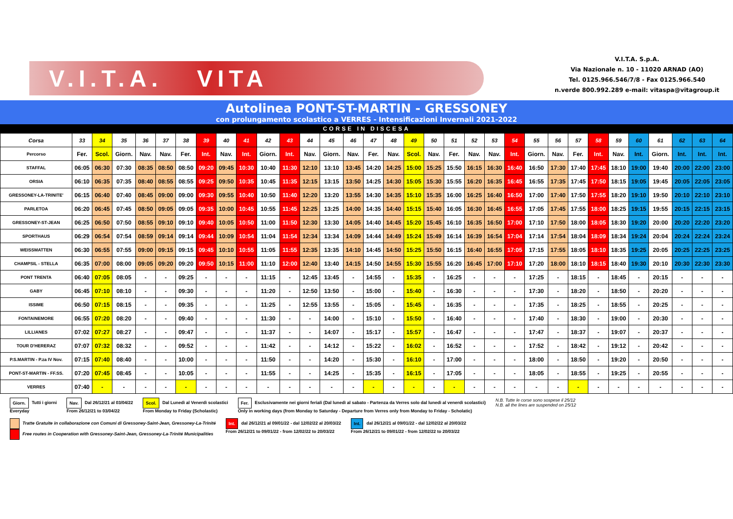V.I.T.A. VITA
V.I.T.A. S.p.A.
Via Nazionale n. 10 - 11020 ARNAD (AO)
Tel. 0125.966.546/7/8 - Fax 0125.966.540
n.verde 800.992.289 e-mail: vitaspa@vitagroup.it
Autolinea PONT-ST-MARTIN - GRESSONEY
con prolungamento scolastico a VERRES - Intensificazioni Invernali 2021-2022
CORSE IN DISCESA
| Corsa | 33 | 34 | 35 | 36 | 37 | 38 | 39 | 40 | 41 | 42 | 43 | 44 | 45 | 46 | 47 | 48 | 49 | 50 | 51 | 52 | 53 | 54 | 55 | 56 | 57 | 58 | 59 | 60 | 61 | 62 | 63 | 64 |
| --- | --- | --- | --- | --- | --- | --- | --- | --- | --- | --- | --- | --- | --- | --- | --- | --- | --- | --- | --- | --- | --- | --- | --- | --- | --- | --- | --- | --- | --- | --- | --- | --- |
| Percorso | Fer. | Scol. | Giorn. | Nav. | Nav. | Fer. | Int. | Nav. | Int. | Giorn. | Int. | Nav. | Giorn. | Nav. | Fer. | Nav. | Scol. | Nav. | Fer. | Nav. | Nav. | Int. | Giorn. | Nav. | Fer. | Int. | Nav. | Int. | Giorn. | Int. | Int. | Int. |
| STAFFAL | 06:05 | 06:30 | 07:30 | 08:35 | 08:50 | 08:50 | 09:20 | 09:45 | 10:30 | 10:40 | 11:30 | 12:10 | 13:10 | 13:45 | 14:20 | 14:25 | 15:00 | 15:25 | 15:50 | 16:15 | 16:30 | 16:40 | 16:50 | 17:30 | 17:40 | 17:45 | 18:10 | 19:00 | 19:40 | 20:00 | 22:00 | 23:00 |
| ORSIA | 06:10 | 06:35 | 07:35 | 08:40 | 08:55 | 08:55 | 09:25 | 09:50 | 10:35 | 10:45 | 11:35 | 12:15 | 13:15 | 13:50 | 14:25 | 14:30 | 15:05 | 15:30 | 15:55 | 16:20 | 16:35 | 16:45 | 16:55 | 17:35 | 17:45 | 17:50 | 18:15 | 19:05 | 19:45 | 20:05 | 22:05 | 23:05 |
| GRESSONEY-LA-TRINITE' | 06:15 | 06:40 | 07:40 | 08:45 | 09:00 | 09:00 | 09:30 | 09:55 | 10:40 | 10:50 | 11:40 | 12:20 | 13:20 | 13:55 | 14:30 | 14:35 | 15:10 | 15:35 | 16:00 | 16:25 | 16:40 | 16:50 | 17:00 | 17:40 | 17:50 | 17:55 | 18:20 | 19:10 | 19:50 | 20:10 | 22:10 | 23:10 |
| PARLETOA | 06:20 | 06:45 | 07:45 | 08:50 | 09:05 | 09:05 | 09:35 | 10:00 | 10:45 | 10:55 | 11:45 | 12:25 | 13:25 | 14:00 | 14:35 | 14:40 | 15:15 | 15:40 | 16:05 | 16:30 | 16:45 | 16:55 | 17:05 | 17:45 | 17:55 | 18:00 | 18:25 | 19:15 | 19:55 | 20:15 | 22:15 | 23:15 |
| GRESSONEY-ST-JEAN | 06:25 | 06:50 | 07:50 | 08:55 | 09:10 | 09:10 | 09:40 | 10:05 | 10:50 | 11:00 | 11:50 | 12:30 | 13:30 | 14:05 | 14:40 | 14:45 | 15:20 | 15:45 | 16:10 | 16:35 | 16:50 | 17:00 | 17:10 | 17:50 | 18:00 | 18:05 | 18:30 | 19:20 | 20:00 | 20:20 | 22:20 | 23:20 |
| SPORTHAUS | 06:29 | 06:54 | 07:54 | 08:59 | 09:14 | 09:14 | 09:44 | 10:09 | 10:54 | 11:04 | 11:54 | 12:34 | 13:34 | 14:09 | 14:44 | 14:49 | 15:24 | 15:49 | 16:14 | 16:39 | 16:54 | 17:04 | 17:14 | 17:54 | 18:04 | 18:09 | 18:34 | 19:24 | 20:04 | 20:24 | 22:24 | 23:24 |
| WEISSMATTEN | 06:30 | 06:55 | 07:55 | 09:00 | 09:15 | 09:15 | 09:45 | 10:10 | 10:55 | 11:05 | 11:55 | 12:35 | 13:35 | 14:10 | 14:45 | 14:50 | 15:25 | 15:50 | 16:15 | 16:40 | 16:55 | 17:05 | 17:15 | 17:55 | 18:05 | 18:10 | 18:35 | 19:25 | 20:05 | 20:25 | 22:25 | 23:25 |
| CHAMPSIL - STELLA | 06:35 | 07:00 | 08:00 | 09:05 | 09:20 | 09:20 | 09:50 | 10:15 | 11:00 | 11:10 | 12:00 | 12:40 | 13:40 | 14:15 | 14:50 | 14:55 | 15:30 | 15:55 | 16:20 | 16:45 | 17:00 | 17:10 | 17:20 | 18:00 | 18:10 | 18:15 | 18:40 | 19:30 | 20:10 | 20:30 | 22:30 | 23:30 |
| PONT TRENTA | 06:40 | 07:05 | 08:05 | - | - | 09:25 | - | - | - | 11:15 | - | 12:45 | 13:45 | - | 14:55 | - | 15:35 | - | 16:25 | - | - | - | 17:25 | - | 18:15 | - | 18:45 | - | 20:15 | - | - | - |
| GABY | 06:45 | 07:10 | 08:10 | - | - | 09:30 | - | - | - | 11:20 | - | 12:50 | 13:50 | - | 15:00 | - | 15:40 | - | 16:30 | - | - | - | 17:30 | - | 18:20 | - | 18:50 | - | 20:20 | - | - | - |
| ISSIME | 06:50 | 07:15 | 08:15 | - | - | 09:35 | - | - | - | 11:25 | - | 12:55 | 13:55 | - | 15:05 | - | 15:45 | - | 16:35 | - | - | - | 17:35 | - | 18:25 | - | 18:55 | - | 20:25 | - | - | - |
| FONTAINEMORE | 06:55 | 07:20 | 08:20 | - | - | 09:40 | - | - | - | 11:30 | - | - | 14:00 | - | 15:10 | - | 15:50 | - | 16:40 | - | - | - | 17:40 | - | 18:30 | - | 19:00 | - | 20:30 | - | - | - |
| LILLIANES | 07:02 | 07:27 | 08:27 | - | - | 09:47 | - | - | - | 11:37 | - | - | 14:07 | - | 15:17 | - | 15:57 | - | 16:47 | - | - | - | 17:47 | - | 18:37 | - | 19:07 | - | 20:37 | - | - | - |
| TOUR D'HERERAZ | 07:07 | 07:32 | 08:32 | - | - | 09:52 | - | - | - | 11:42 | - | - | 14:12 | - | 15:22 | - | 16:02 | - | 16:52 | - | - | - | 17:52 | - | 18:42 | - | 19:12 | - | 20:42 | - | - | - |
| P.S.MARTIN - P.za IV Nov. | 07:15 | 07:40 | 08:40 | - | - | 10:00 | - | - | - | 11:50 | - | - | 14:20 | - | 15:30 | - | 16:10 | - | 17:00 | - | - | - | 18:00 | - | 18:50 | - | 19:20 | - | 20:50 | - | - | - |
| PONT-ST-MARTIN - FF.SS. | 07:20 | 07:45 | 08:45 | - | - | 10:05 | - | - | - | 11:55 | - | - | 14:25 | - | 15:35 | - | 16:15 | - | 17:05 | - | - | - | 18:05 | - | 18:55 | - | 19:25 | - | 20:55 | - | - | - |
| VERRES | 07:40 | - | - | - | - | - | - | - | - | - | - | - | - | - | - | - | - | - | - | - | - | - | - | - | - | - | - | - | - | - | - | - |
Giorn. Tutti i giorni
Everyday
Nav. Dal 26/12/21 al 03/04/22
From 26/12/21 to 03/04/22
Scol. Dal Lunedì al Venerdì scolastici
From Monday to Friday (Scholastic)
Fer. Esclusivamente nei giorni feriali (Dal lunedì al sabato - Partenza da Verres solo dal lunedì al venerdì scolastici)
Only in working days (from Monday to Saturday - Departure from Verres only from Monday to Friday - Scholatic)
N.B. Tutte le corse sono sospese il 25/12
N.B. all the lines are suspended on 25/12
Tratte Gratuite in collaborazione con Comuni di Gressoney-Saint-Jean, Gressoney-La-Trinité
Free routes in Cooperation with Gressoney-Saint-Jean, Gressoney-La-Trinité Municipalities
Int. dal 26/12/21 al 09/01/22 - dal 12/02/22 al 20/03/22
From 26/12/21 to 09/01/22 - from 12/02/22 to 20/03/22
Int. dal 26/12/21 al 09/01/22 - dal 12/02/22 al 20/03/22
From 26/12/21 to 09/01/22 - from 12/02/22 to 20/03/22